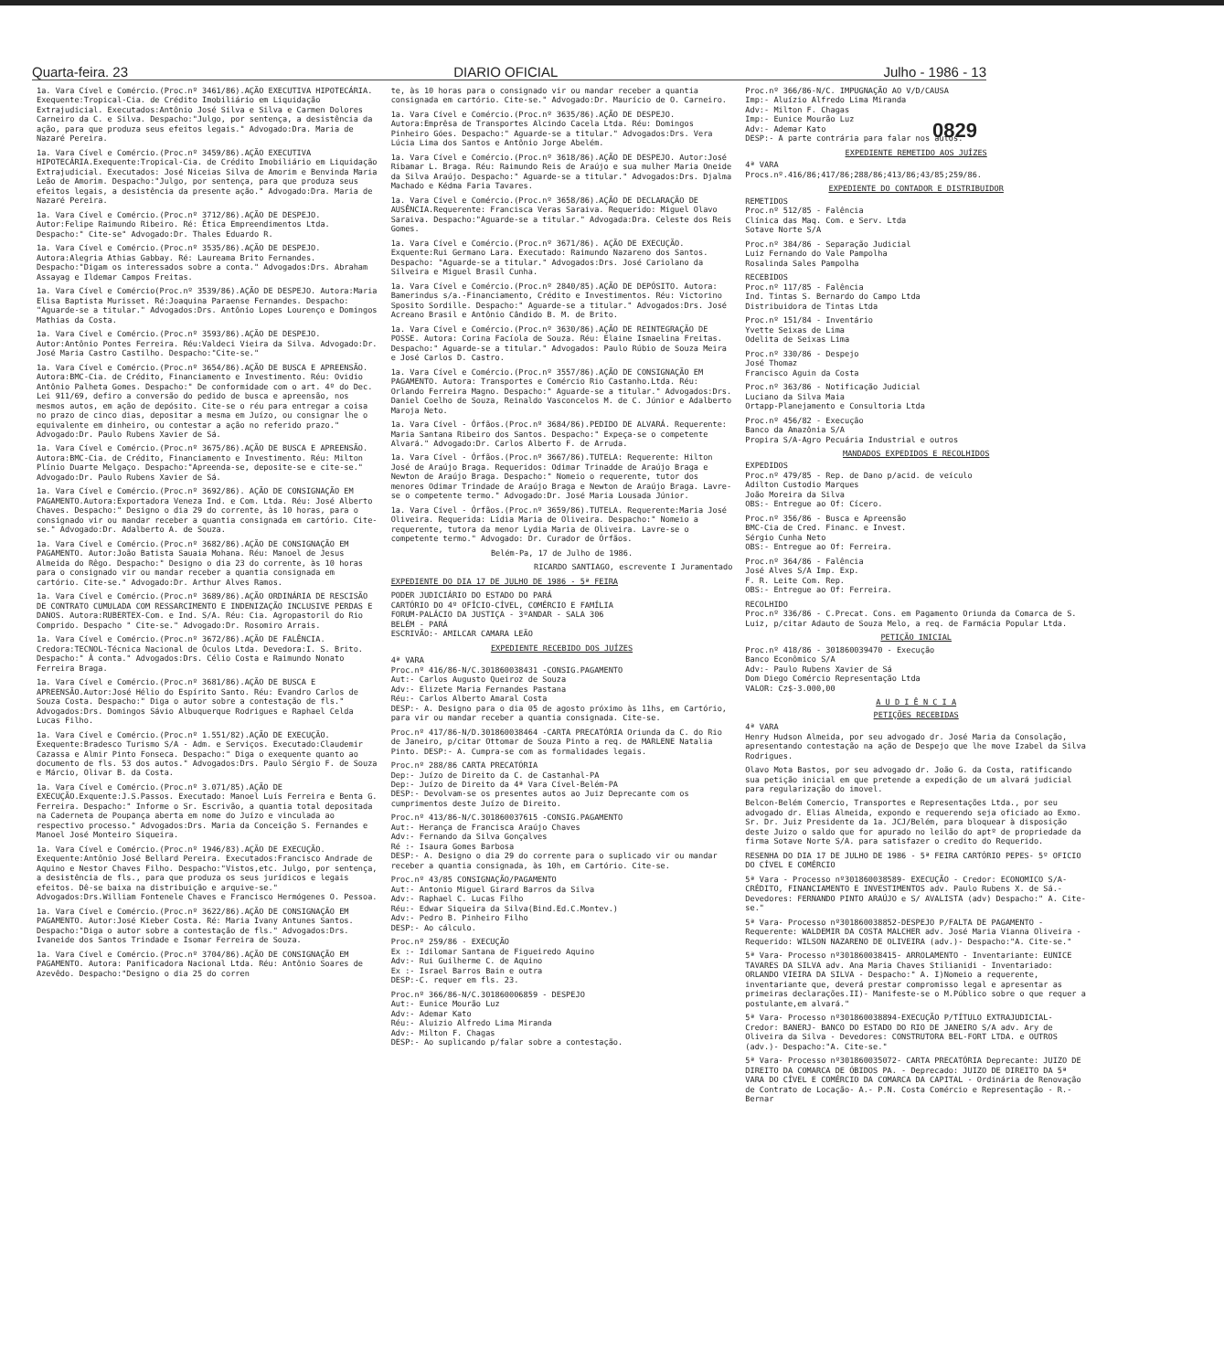Quarta-feira. 23 DIARIO OFICIAL Julho - 1986 - 13
0829
1a. Vara Cível e Comércio.(Proc.nº 3461/86).AÇÃO EXECUTIVA HIPOTECÁRIA. Exequente:Tropical-Cia. de Crédito Imobiliário em Liquidação Extrajudicial. Executados:Antônio José Silva e Silva e Carmen Dolores Carneiro da C. e Silva. Despacho:"Julgo, por sentença, a desistência da ação, para que produza seus efeitos legais." Advogado:Dra. Maria de Nazaré Pereira.
1a. Vara Cível e Comércio.(Proc.nº 3459/86).AÇÃO EXECUTIVA HIPOTECÁRIA.Exequente:Tropical-Cia. de Crédito Imobiliário em Liquidação Extrajudicial. Executados: José Niceias Silva de Amorim e Benvinda Maria Leão de Amorim. Despacho:"Julgo, por sentença, para que produza seus efeitos legais, a desistência da presente ação." Advogado:Dra. Maria de Nazaré Pereira.
1a. Vara Cível e Comércio.(Proc.nº 3712/86).AÇÃO DE DESPEJO. Autor:Felipe Raimundo Ribeiro. Ré: Ética Empreendimentos Ltda. Despacho:" Cite-se" Advogado:Dr. Thales Eduardo R.
1a. Vara Cível e Comércio.(Proc.nº 3535/86).AÇÃO DE DESPEJO. Autora:Alegria Athias Gabbay. Ré: Laureama Brito Fernandes. Despacho:"Digam os interessados sobre a conta." Advogados:Drs. Abraham Assayag e Ildemar Campos Freitas.
1a. Vara Cível e Comércio(Proc.nº 3539/86).AÇÃO DE DESPEJO. Autora:Maria Elisa Baptista Murisset. Ré:Joaquina Paraense Fernandes. Despacho: "Aguarde-se a titular." Advogados:Drs. Antônio Lopes Lourenço e Domingos Mathias da Costa.
1a. Vara Cível e Comércio.(Proc.nº 3593/86).AÇÃO DE DESPEJO. Autor:Antônio Pontes Ferreira. Réu:Valdeci Vieira da Silva. Advogado:Dr. José Maria Castro Castilho. Despacho:"Cite-se."
1a. Vara Cível e Comércio.(Proc.nº 3654/86).AÇÃO DE BUSCA E APREENSÃO. Autora:BMC-Cia. de Crédito, Financiamento e Investimento. Réu: Ovidio Antônio Palheta Gomes. Despacho:" De conformidade com o art. 4º do Dec. Lei 911/69, defiro a conversão do pedido de busca e apreensão, nos mesmos autos, em ação de depósito. Cite-se o réu para entregar a coisa no prazo de cinco dias, depositar a mesma em Juízo, ou consignar lhe o equivalente em dinheiro, ou contestar a ação no referido prazo." Advogado:Dr. Paulo Rubens Xavier de Sá.
1a. Vara Cível e Comércio.(Proc.nº 3675/86).AÇÃO DE BUSCA E APREENSÃO. Autora:BMC-Cia. de Crédito, Financiamento e Investimento. Réu: Milton Plínio Duarte Melgaço. Despacho:"Apreenda-se, deposite-se e cite-se." Advogado:Dr. Paulo Rubens Xavier de Sá.
1a. Vara Cível e Comércio.(Proc.nº 3692/86). AÇÃO DE CONSIGNAÇÃO EM PAGAMENTO.Autora:Exportadora Veneza Ind. e Com. Ltda. Réu: José Alberto Chaves. Despacho:" Designo o dia 29 do corrente, às 10 horas, para o consignado vir ou mandar receber a quantia consignada em cartório. Cite-se." Advogado:Dr. Adalberto A. de Souza.
1a. Vara Cível e Comércio.(Proc.nº 3682/86).AÇÃO DE CONSIGNAÇÃO EM PAGAMENTO. Autor:João Batista Sauaia Mohana. Réu: Manoel de Jesus Almeida do Rêgo. Despacho:" Designo o dia 23 do corrente, às 10 horas para o consignado vir ou mandar receber a quantia consignada em cartório. Cite-se." Advogado:Dr. Arthur Alves Ramos.
1a. Vara Cível e Comércio.(Proc.nº 3689/86).AÇÃO ORDINÁRIA DE RESCISÃO DE CONTRATO CUMULADA COM RESSARCIMENTO E INDENIZAÇÃO INCLUSIVE PERDAS E DANOS. Autora:RUBERTEX-Com. e Ind. S/A. Réu: Cia. Agropastoril do Rio Comprido. Despacho " Cite-se." Advogado:Dr. Rosomiro Arrais.
1a. Vara Cível e Comércio.(Proc.nº 3672/86).AÇÃO DE FALÊNCIA. Credora:TECNOL-Técnica Nacional de Óculos Ltda. Devedora:I. S. Brito. Despacho:" À conta." Advogados:Drs. Célio Costa e Raimundo Nonato Ferreira Braga.
1a. Vara Cível e Comércio.(Proc.nº 3681/86).AÇÃO DE BUSCA E APREENSÃO.Autor:José Hélio do Espírito Santo. Réu: Evandro Carlos de Souza Costa. Despacho:" Diga o autor sobre a contestação de fls." Advogados:Drs. Domingos Sávio Albuquerque Rodrigues e Raphael Celda Lucas Filho.
1a. Vara Cível e Comércio.(Proc.nº 1.551/82).AÇÃO DE EXECUÇÃO. Exequente:Bradesco Turismo S/A - Adm. e Serviços. Executado:Claudemir Cazassa e Almir Pinto Fonseca. Despacho:" Diga o exequente quanto ao documento de fls. 53 dos autos." Advogados:Drs. Paulo Sérgio F. de Souza e Márcio, Olivar B. da Costa.
1a. Vara Cível e Comércio.(Proc.nº 3.071/85).AÇÃO DE EXECUÇÃO.Exquente:J.S.Passos. Executado: Manoel Luís Ferreira e Benta G. Ferreira. Despacho:" Informe o Sr. Escrivão, a quantia total depositada na Caderneta de Poupança aberta em nome do Juízo e vinculada ao respectivo processo." Advogados:Drs. Maria da Conceição S. Fernandes e Manoel José Monteiro Siqueira.
1a. Vara Cível e Comércio.(Proc.nº 1946/83).AÇÃO DE EXECUÇÃO. Exequente:Antônio José Bellard Pereira. Executados:Francisco Andrade de Aquino e Nestor Chaves Filho. Despacho:"Vistos,etc. Julgo, por sentença, a desistência de fls., para que produza os seus jurídicos e legais efeitos. Dê-se baixa na distribuição e arquive-se." Advogados:Drs.William Fontenele Chaves e Francisco Hermógenes O. Pessoa.
1a. Vara Cível e Comércio.(Proc.nº 3622/86).AÇÃO DE CONSIGNAÇÃO EM PAGAMENTO. Autor:José Kieber Costa. Ré: Maria Ivany Antunes Santos. Despacho:"Diga o autor sobre a contestação de fls." Advogados:Drs. Ivaneide dos Santos Trindade e Isomar Ferreira de Souza.
1a. Vara Cível e Comércio.(Proc.nº 3704/86).AÇÃO DE CONSIGNAÇÃO EM PAGAMENTO. Autora: Panificadora Nacional Ltda. Réu: Antônio Soares de Azevêdo. Despacho:"Designo o dia 25 do corren
te, às 10 horas para o consignado vir ou mandar receber a quantia consignada em cartório. Cite-se." Advogado:Dr. Maurício de O. Carneiro.
1a. Vara Cível e Comércio.(Proc.nº 3635/86).AÇÃO DE DESPEJO. Autora:Emprêsa de Transportes Alcindo Cacela Ltda. Réu: Domingos Pinheiro Góes. Despacho:" Aguarde-se a titular." Advogados:Drs. Vera Lúcia Lima dos Santos e Antônio Jorge Abelém.
1a. Vara Cível e Comércio.(Proc.nº 3618/86).AÇÃO DE DESPEJO. Autor:José Ribamar L. Braga. Réu: Raimundo Reis de Araújo e sua mulher Maria Oneide da Silva Araújo. Despacho:" Aguarde-se a titular." Advogados:Drs. Djalma Machado e Kédma Faria Tavares.
1a. Vara Cível e Comércio.(Proc.nº 3658/86).AÇÃO DE DECLARAÇÃO DE AUSÊNCIA.Requerente: Francisca Veras Saraiva. Requerido: Miguel Olavo Saraiva. Despacho:"Aguarde-se a titular." Advogada:Dra. Celeste dos Reis Gomes.
1a. Vara Cível e Comércio.(Proc.nº 3671/86). AÇÃO DE EXECUÇÃO. Exquente:Rui Germano Lara. Executado: Raimundo Nazareno dos Santos. Despacho: "Aguarde-se a titular." Advogados:Drs. José Cariolano da Silveira e Miguel Brasil Cunha.
1a. Vara Cível e Comércio.(Proc.nº 2840/85).AÇÃO DE DEPÓSITO. Autora: Bamerindus s/a.-Financiamento, Crédito e Investimentos. Réu: Victorino Sposito Sordille. Despacho:" Aguarde-se a titular." Advogados:Drs. José Acreano Brasil e Antônio Cândido B. M. de Brito.
1a. Vara Cível e Comércio.(Proc.nº 3630/86).AÇÃO DE REINTEGRAÇÃO DE POSSE. Autora: Corina Facíola de Souza. Réu: Elaine Ismaelina Freitas. Despacho:" Aguarde-se a titular." Advogados: Paulo Rúbio de Souza Meira e José Carlos D. Castro.
1a. Vara Cível e Comércio.(Proc.nº 3557/86).AÇÃO DE CONSIGNAÇÃO EM PAGAMENTO. Autora: Transportes e Comércio Rio Castanho.Ltda. Réu: Orlando Ferreira Magno. Despacho:" Aguarde-se a titular." Advogados:Drs. Daniel Coelho de Souza, Reinaldo Vasconcelos M. de C. Júnior e Adalberto Maroja Neto.
1a. Vara Cível - Órfãos.(Proc.nº 3684/86).PEDIDO DE ALVARÁ. Requerente: Maria Santana Ribeiro dos Santos. Despacho:" Expeça-se o competente Alvará." Advogado:Dr. Carlos Alberto F. de Arruda.
1a. Vara Cível - Órfãos.(Proc.nº 3667/86).TUTELA: Requerente: Hilton José de Araújo Braga. Requeridos: Odimar Trinadde de Araújo Braga e Newton de Araújo Braga. Despacho:" Nomeio o requerente, tutor dos menores Odimar Trindade de Araújo Braga e Newton de Araújo Braga. Lavre-se o competente termo." Advogado:Dr. José Maria Lousada Júnior.
1a. Vara Cível - Órfãos.(Proc.nº 3659/86).TUTELA. Requerente:Maria José Oliveira. Requerida: Lídia Maria de Oliveira. Despacho:" Nomeio a requerente, tutora da menor Lydia Maria de Oliveira. Lavre-se o competente termo." Advogado: Dr. Curador de Órfãos.
Belém-Pa, 17 de Julho de 1986.
RICARDO SANTIAGO, escrevente I Juramentado
EXPEDIENTE DO DIA 17 DE JULHO DE 1986 - 5ª FEIRA
PODER JUDICIÁRIO DO ESTADO DO PARÁ
CARTÓRIO DO 4º OFÍCIO-CÍVEL, COMÉRCIO E FAMÍLIA
FORUM-PALÁCIO DA JUSTIÇA - 3ºANDAR - SALA 306
BELÉM - PARÁ
ESCRIVÃO:- AMILCAR CAMARA LEÃO
EXPEDIENTE RECEBIDO DOS JUÍZES
4ª VARA
Proc.nº 416/86-N/C.301860038431 -CONSIG.PAGAMENTO
Aut:- Carlos Augusto Queiroz de Souza
Adv:- Elizete Maria Fernandes Pastana
Réu:- Carlos Alberto Amaral Costa
DESP:- A. Designo para o dia 05 de agosto próximo às 11hs, em Cartório, para vir ou mandar receber a quantia consignada. Cite-se.
Proc.nº 417/86-N/D.301860038464 -CARTA PRECATÓRIA Oriunda da C. do Rio de Janeiro, p/citar Ottomar de Souza Pinto a req. de MARLENE Natalia Pinto. DESP:- A. Cumpra-se com as formalidades legais.
Proc.nº 288/86 CARTA PRECATÓRIA
Dep:- Juízo de Direito da C. de Castanhal-PA
Dep:- Juízo de Direito da 4ª Vara Cível-Belém-PA
DESP:- Devolvam-se os presentes autos ao Juiz Deprecante com os cumprimentos deste Juízo de Direito.
Proc.nº 413/86-N/C.301860037615 -CONSIG.PAGAMENTO
Aut:- Herança de Francisca Araújo Chaves
Adv:- Fernando da Silva Gonçalves
Ré :- Isaura Gomes Barbosa
DESP:- A. Designo o dia 29 do corrente para o suplicado vir ou mandar receber a quantia consignada, às 10h, em Cartório. Cite-se.
Proc.nº 43/85 CONSIGNAÇÃO/PAGAMENTO
Aut:- Antonio Miguel Girard Barros da Silva
Adv:- Raphael C. Lucas Filho
Réu:- Edwar Siqueira da Silva(Bind.Ed.C.Montev.)
Adv:- Pedro B. Pinheiro Filho
DESP:- Ao cálculo.
Proc.nº 259/86 - EXECUÇÃO
Ex :- Idilomar Santana de Figueiredo Aquino
Adv:- Rui Guilherme C. de Aquino
Ex :- Israel Barros Bain e outra
DESP:-C. requer em fls. 23.
Proc.nº 366/86-N/C.301860006859 - DESPEJO
Aut:- Eunice Mourão Luz
Adv:- Ademar Kato
Réu:- Aluizio Alfredo Lima Miranda
Adv:- Milton F. Chagas
DESP:- Ao suplicando p/falar sobre a contestação.
Proc.nº 366/86-N/C. IMPUGNAÇÃO AO V/D/CAUSA
Imp:- Aluízio Alfredo Lima Miranda
Adv:- Milton F. Chagas
Imp:- Eunice Mourão Luz
Adv:- Ademar Kato
DESP:- A parte contrária para falar nos autos.
EXPEDIENTE REMETIDO AOS JUÍZES
4ª VARA
Procs.nº.416/86;417/86;288/86;413/86;43/85;259/86.
EXPEDIENTE DO CONTADOR E DISTRIBUIDOR
REMETIDOS
Proc.nº 512/85 - Falência
Clínica das Maq. Com. e Serv. Ltda
Sotave Norte S/A
Proc.nº 384/86 - Separação Judicial
Luiz Fernando do Vale Pampolha
Rosalinda Sales Pampolha
RECEBIDOS
Proc.nº 117/85 - Falência
Ind. Tintas S. Bernardo do Campo Ltda
Distribuidora de Tintas Ltda
Proc.nº 151/84 - Inventário
Yvette Seixas de Lima
Odelita de Seixas Lima
Proc.nº 330/86 - Despejo
José Thomaz
Francisco Aguin da Costa
Proc.nº 363/86 - Notificação Judicial
Luciano da Silva Maia
Ortapp-Planejamento e Consultoria Ltda
Proc.nº 456/82 - Execução
Banco da Amazônia S/A
Propira S/A-Agro Pecuária Industrial e outros
MANDADOS EXPEDIDOS E RECOLHIDOS
EXPEDIDOS
Proc.nº 479/85 - Rep. de Dano p/acid. de veículo
Adilton Custodio Marques
João Moreira da Silva
OBS:- Entregue ao Of: Cícero.
Proc.nº 356/86 - Busca e Apreensão
BMC-Cia de Cred. Financ. e Invest.
Sérgio Cunha Neto
OBS:- Entregue ao Of: Ferreira.
Proc.nº 364/86 - Falência
José Alves S/A Imp. Exp.
F. R. Leite Com. Rep.
OBS:- Entregue ao Of: Ferreira.
RECOLHIDO
Proc.nº 336/86 - C.Precat. Cons. em Pagamento Oriunda da Comarca de S. Luiz, p/citar Adauto de Souza Melo, a req. de Farmácia Popular Ltda.
PETIÇÃO INICIAL
Proc.nº 418/86 - 301860039470 - Execução
Banco Econômico S/A
Adv:- Paulo Rubens Xavier de Sá
Dom Diego Comércio Representação Ltda
VALOR: Cz$-3.000,00
A U D I Ê N C I A
PETIÇÕES RECEBIDAS
4ª VARA
Henry Hudson Almeida, por seu advogado dr. José Maria da Consolação, apresentando contestação na ação de Despejo que lhe move Izabel da Silva Rodrigues.
Olavo Mota Bastos, por seu advogado dr. João G. da Costa, ratificando sua petição inicial em que pretende a expedição de um alvará judicial para regularização do imovel.
Belcon-Belém Comercio, Transportes e Representações Ltda., por seu advogado dr. Elias Almeida, expondo e requerendo seja oficiado ao Exmo. Sr. Dr. Juiz Presidente da 1a. JCJ/Belém, para bloquear à disposição deste Juizo o saldo que for apurado no leilão do aptº de propriedade da firma Sotave Norte S/A. para satisfazer o credito do Requerido.
RESENHA DO DIA 17 DE JULHO DE 1986 - 5ª FEIRA CARTÓRIO PEPES- 5º OFICIO DO CÍVEL E COMÉRCIO
5ª Vara - Processo nº301860038589- EXECUÇÃO - Credor: ECONOMICO S/A- CRÉDITO, FINANCIAMENTO E INVESTIMENTOS adv. Paulo Rubens X. de Sá.- Devedores: FERNANDO PINTO ARAÚJO e S/ AVALISTA (adv) Despacho:" A. Cite-se."
5ª Vara- Processo nº301860038852-DESPEJO P/FALTA DE PAGAMENTO - Requerente: WALDEMIR DA COSTA MALCHER adv. José Maria Vianna Oliveira - Requerido: WILSON NAZARENO DE OLIVEIRA (adv.)- Despacho:"A. Cite-se."
5ª Vara- Processo nº301860038415- ARROLAMENTO - Inventariante: EUNICE TAVARES DA SILVA adv. Ana Maria Chaves Stilianidi - Inventariado: ORLANDO VIEIRA DA SILVA - Despacho:" A. I)Nomeio a requerente, inventariante que, deverá prestar compromisso legal e apresentar as primeiras declarações.II)- Manifeste-se o M.Público sobre o que requer a postulante,em alvará."
5ª Vara- Processo nº301860038894-EXECUÇÃO P/TÍTULO EXTRAJUDICIAL- Credor: BANERJ- BANCO DO ESTADO DO RIO DE JANEIRO S/A adv. Ary de Oliveira da Silva - Devedores: CONSTRUTORA BEL-FORT LTDA. e OUTROS (adv.)- Despacho:"A. Cite-se."
5ª Vara- Processo nº301860035072- CARTA PRECATÓRIA Deprecante: JUIZO DE DIREITO DA COMARCA DE ÓBIDOS PA. - Deprecado: JUIZO DE DIREITO DA 5ª VARA DO CÍVEL E COMÉRCIO DA COMARCA DA CAPITAL - Ordinária de Renovação de Contrato de Locação- A.- P.N. Costa Comércio e Representação - R.- Bernar